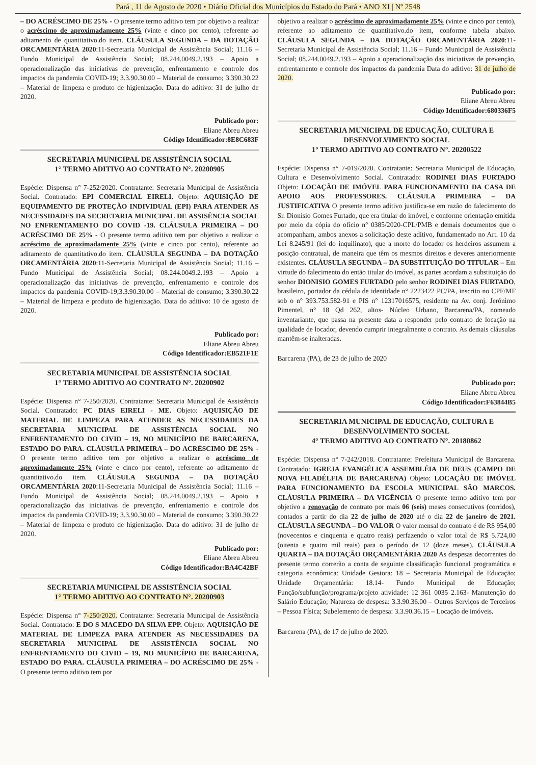Pará , 11 de Agosto de 2020 • Diário Oficial dos Municípios do Estado do Pará • ANO XI | Nº 2548
– DO ACRÉSCIMO DE 25% - O presente termo aditivo tem por objetivo a realizar o acréscimo de aproximadamente 25% (vinte e cinco por cento), referente ao aditamento de quantitativo.do item. CLÁUSULA SEGUNDA – DA DOTAÇÃO ORCAMENTÁRIA 2020:11-Secretaria Municipal de Assistência Social; 11.16 – Fundo Municipal de Assistência Social; 08.244.0049.2.193 – Apoio a operacionalização das iniciativas de prevenção, enfrentamento e controle dos impactos da pandemia COVID-19; 3.3.90.30.00 – Material de consumo; 3.390.30.22 – Material de limpeza e produto de higienização. Data do aditivo: 31 de julho de 2020.
Publicado por:
Eliane Abreu Abreu
Código Identificador:8E8C683F
SECRETARIA MUNICIPAL DE ASSISTÊNCIA SOCIAL
1° TERMO ADITIVO AO CONTRATO N°. 20200905
Espécie: Dispensa n° 7-252/2020. Contratante: Secretaria Municipal de Assistência Social. Contratado: EPI COMERCIAL EIRELI. Objeto: AQUISIÇÃO DE EQUIPAMENTO DE PROTEÇÃO INDIVIDUAL (EPI) PARA ATENDER AS NECESSIDADES DA SECRETARIA MUNICIPAL DE ASSISÊNCIA SOCIAL NO ENFRENTAMENTO DO COVID -19. CLÁUSULA PRIMEIRA – DO ACRÉSCIMO DE 25% - O presente termo aditivo tem por objetivo a realizar o acréscimo de aproximadamente 25% (vinte e cinco por cento), referente ao aditamento de quantitativo.do item. CLÁUSULA SEGUNDA – DA DOTAÇÃO ORCAMENTÁRIA 2020:11-Secretaria Municipal de Assistência Social; 11.16 – Fundo Municipal de Assistência Social; 08.244.0049.2.193 – Apoio a operacionalização das iniciativas de prevenção, enfrentamento e controle dos impactos da pandemia COVID-19;3.3.90.30.00 – Material de consumo; 3.390.30.22 – Material de limpeza e produto de higienização. Data do aditivo: 10 de agosto de 2020.
Publicado por:
Eliane Abreu Abreu
Código Identificador:EB521F1E
SECRETARIA MUNICIPAL DE ASSISTÊNCIA SOCIAL
1° TERMO ADITIVO AO CONTRATO N°. 20200902
Espécie: Dispensa n° 7-250/2020. Contratante: Secretaria Municipal de Assistência Social. Contratado: PC DIAS EIRELI - ME. Objeto: AQUISIÇÃO DE MATERIAL DE LIMPEZA PARA ATENDER AS NECESSIDADES DA SECRETARIA MUNICIPAL DE ASSISTÊNCIA SOCIAL NO ENFRENTAMENTO DO CIVID – 19, NO MUNICÍPIO DE BARCARENA, ESTADO DO PARA. CLÁUSULA PRIMEIRA – DO ACRÉSCIMO DE 25% - O presente termo aditivo tem por objetivo a realizar o acréscimo de aproximadamente 25% (vinte e cinco por cento), referente ao aditamento de quantitativo.do item. CLÁUSULA SEGUNDA – DA DOTAÇÃO ORCAMENTÁRIA 2020:11-Secretaria Municipal de Assistência Social; 11.16 – Fundo Municipal de Assistência Social; 08.244.0049.2.193 – Apoio a operacionalização das iniciativas de prevenção, enfrentamento e controle dos impactos da pandemia COVID-19; 3.3.90.30.00 – Material de consumo; 3.390.30.22 – Material de limpeza e produto de higienização. Data do aditivo: 31 de julho de 2020.
Publicado por:
Eliane Abreu Abreu
Código Identificador:BA4C42BF
SECRETARIA MUNICIPAL DE ASSISTÊNCIA SOCIAL
1° TERMO ADITIVO AO CONTRATO N°. 20200903
Espécie: Dispensa n° 7-250/2020. Contratante: Secretaria Municipal de Assistência Social. Contratado: E DO S MACEDO DA SILVA EPP. Objeto: AQUISIÇÃO DE MATERIAL DE LIMPEZA PARA ATENDER AS NECESSIDADES DA SECRETARIA MUNICIPAL DE ASSISTÊNCIA SOCIAL NO ENFRENTAMENTO DO CIVID – 19, NO MUNICÍPIO DE BARCARENA, ESTADO DO PARA. CLÁUSULA PRIMEIRA – DO ACRÉSCIMO DE 25% - O presente termo aditivo tem por
objetivo a realizar o acréscimo de aproximadamente 25% (vinte e cinco por cento), referente ao aditamento de quantitativo.do item, conforme tabela abaixo. CLÁUSULA SEGUNDA – DA DOTAÇÃO ORCAMENTÁRIA 2020:11-Secretaria Municipal de Assistência Social; 11.16 – Fundo Municipal de Assistência Social; 08.244.0049.2.193 – Apoio a operacionalização das iniciativas de prevenção, enfrentamento e controle dos impactos da pandemia Data do aditivo: 31 de julho de 2020.
Publicado por:
Eliane Abreu Abreu
Código Identificador:680336F5
SECRETARIA MUNICIPAL DE EDUCAÇÃO, CULTURA E DESENVOLVIMENTO SOCIAL
1° TERMO ADITIVO AO CONTRATO N°. 20200522
Espécie: Dispensa n° 7-019/2020. Contratante: Secretaria Municipal de Educação, Cultura e Desenvolvimento Social. Contratado: RODINEI DIAS FURTADO Objeto: LOCAÇÃO DE IMÓVEL PARA FUNCIONAMENTO DA CASA DE APOIO AOS PROFESSORES. CLÁUSULA PRIMEIRA – DA JUSTIFICATIVA O presente termo aditivo justifica-se em razão do falecimento do Sr. Dionísio Gomes Furtado, que era titular do imóvel, e conforme orientação emitida por meio da cópia do ofício n° 0385/2020-CPL/PMB e demais documentos que o acompanham, ambos anexos a solicitação deste aditivo, fundamentado no Art. 10 da Lei 8.245/91 (lei do inquilinato), que a morte do locador os herdeiros assumem a posição contratual, de maneira que têm os mesmos direitos e deveres anteriormente existentes. CLÁUSULA SEGUNDA – DA SUBSTITUIÇÃO DO TITULAR – Em virtude do falecimento do então titular do imóvel, as partes acordam a substituição do senhor DIONISIO GOMES FURTADO pelo senhor RODINEI DIAS FURTADO, brasileiro, portador da cédula de identidade n° 2223422 PC/PA, inscrito no CPF/MF sob o n° 393.753.582-91 e PIS n° 12317016575, residente na Av. conj. Jerônimo Pimentel, n° 18 Qd 262, altos- Núcleo Urbano, Barcarena/PA, nomeado inventariante, que passa na presente data a responder pelo contrato de locação na qualidade de locador, devendo cumprir integralmente o contrato. As demais cláusulas mantêm-se inalteradas.
Barcarena (PA), de 23 de julho de 2020
Publicado por:
Eliane Abreu Abreu
Código Identificador:F63844B5
SECRETARIA MUNICIPAL DE EDUCAÇÃO, CULTURA E DESENVOLVIMENTO SOCIAL
4° TERMO ADITIVO AO CONTRATO N°. 20180862
Espécie: Dispensa n° 7-242/2018. Contratante: Prefeitura Municipal de Barcarena. Contratado: IGREJA EVANGÉLICA ASSEMBLÉIA DE DEUS (CAMPO DE NOVA FILADÉLFIA DE BARCARENA) Objeto: LOCAÇÃO DE IMÓVEL PARA FUNCIONAMENTO DA ESCOLA MUNICIPAL SÃO MARCOS. CLÁUSULA PRIMEIRA – DA VIGÊNCIA O presente termo aditivo tem por objetivo a renovação de contrato por mais 06 (seis) meses consecutivos (corridos), contados a partir do dia 22 de julho de 2020 até o dia 22 de janeiro de 2021. CLÁUSULA SEGUNDA – DO VALOR O valor mensal do contrato é de R$ 954,00 (novecentos e cinquenta e quatro reais) perfazendo o valor total de R$ 5.724,00 (oitenta e quatro mil reais) para o período de 12 (doze meses). CLÁUSULA QUARTA – DA DOTAÇÃO ORÇAMENTÁRIA 2020 As despesas decorrentes do presente termo correrão a conta de seguinte classificação funcional programática e categoria econômica: Unidade Gestora: 18 – Secretaria Municipal de Educação; Unidade Orçamentária: 18.14- Fundo Municipal de Educação; Função/subfunção/programa/projeto atividade: 12 361 0035 2.163- Manutenção do Salário Educação; Natureza de despesa: 3.3.90.36.00 – Outros Serviços de Terceiros – Pessoa Física; Subelemento de despesa: 3.3.90.36.15 – Locação de imóveis.
Barcarena (PA), de 17 de julho de 2020.